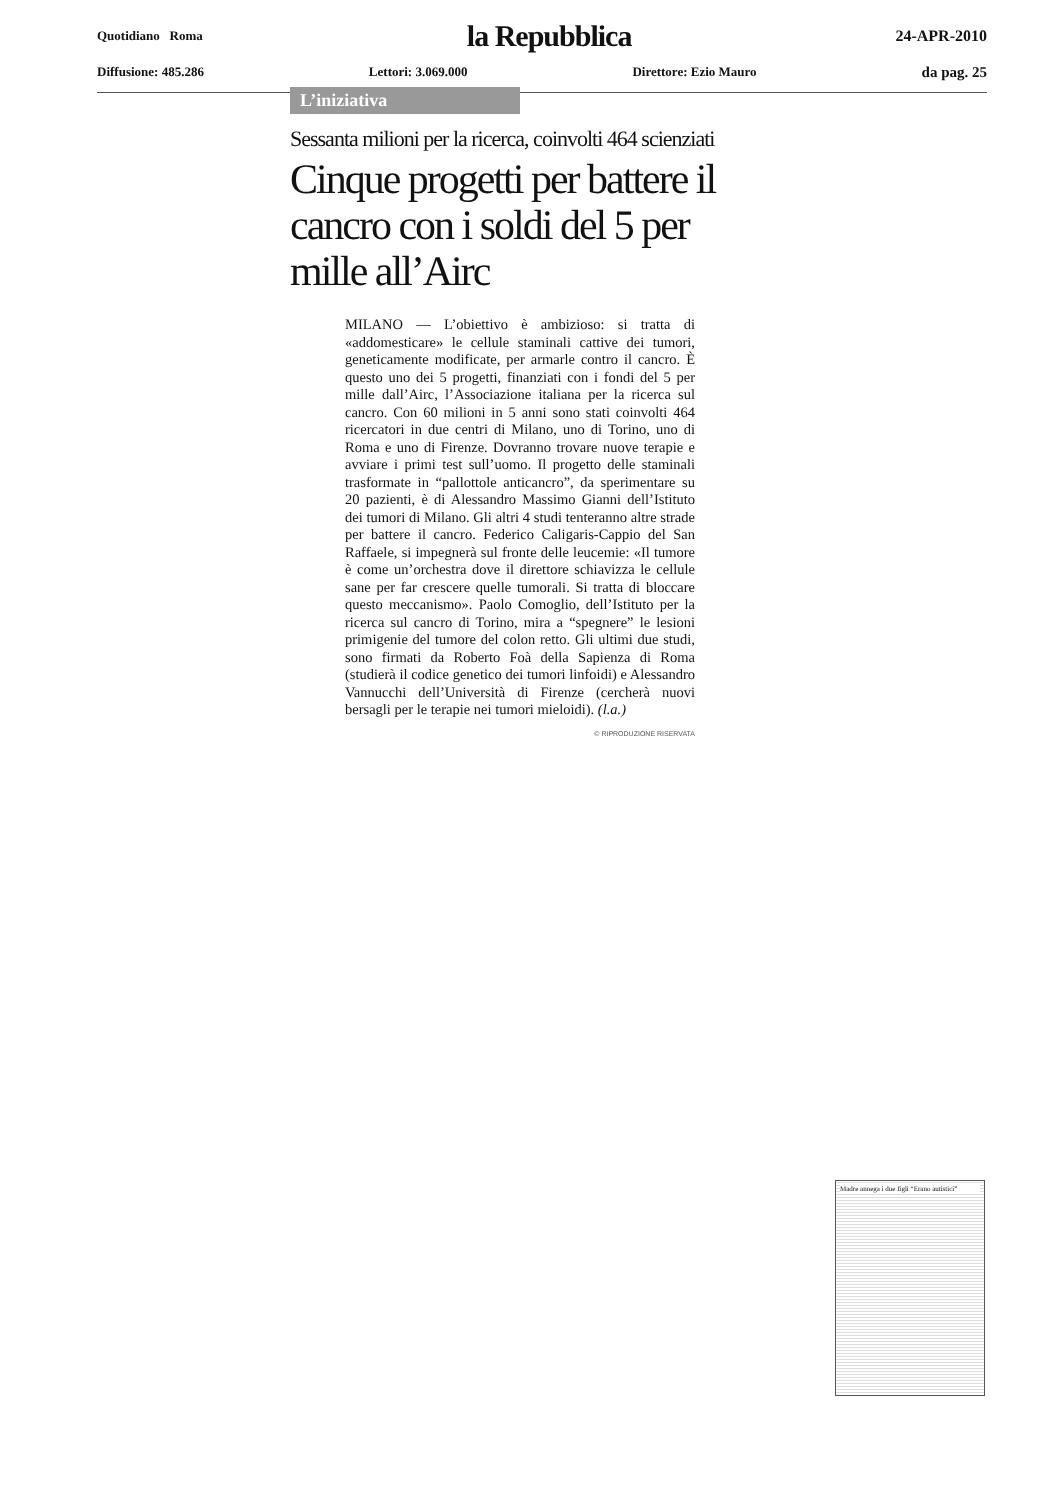Quotidiano Roma la Repubblica 24-APR-2010
Diffusione: 485.286 Lettori: 3.069.000 Direttore: Ezio Mauro da pag. 25
L’iniziativa
Sessanta milioni per la ricerca, coinvolti 464 scienziati
Cinque progetti per battere il cancro con i soldi del 5 per mille all’Airc
MILANO — L’obiettivo è ambizioso: si tratta di «addomesticare» le cellule staminali cattive dei tumori, geneticamente modificate, per armarle contro il cancro. È questo uno dei 5 progetti, finanziati con i fondi del 5 per mille dall’Airc, l’Associazione italiana per la ricerca sul cancro. Con 60 milioni in 5 anni sono stati coinvolti 464 ricercatori in due centri di Milano, uno di Torino, uno di Roma e uno di Firenze. Dovranno trovare nuove terapie e avviare i primi test sull’uomo. Il progetto delle staminali trasformate in “pallottole anticancro”, da sperimentare su 20 pazienti, è di Alessandro Massimo Gianni dell’Istituto dei tumori di Milano. Gli altri 4 studi tenteranno altre strade per battere il cancro. Federico Caligaris-Cappio del San Raffaele, si impegnerà sul fronte delle leucemie: «Il tumore è come un’orchestra dove il direttore schiavizza le cellule sane per far crescere quelle tumorali. Si tratta di bloccare questo meccanismo». Paolo Comoglio, dell’Istituto per la ricerca sul cancro di Torino, mira a “spegnere” le lesioni primigenie del tumore del colon retto. Gli ultimi due studi, sono firmati da Roberto Foà della Sapienza di Roma (studierà il codice genetico dei tumori linfoidi) e Alessandro Vannucchi dell’Università di Firenze (cercherà nuovi bersagli per le terapie nei tumori mieloidi). (l.a.)
© RIPRODUZIONE RISERVATA
Madre annega i due figli “Erano autistici”